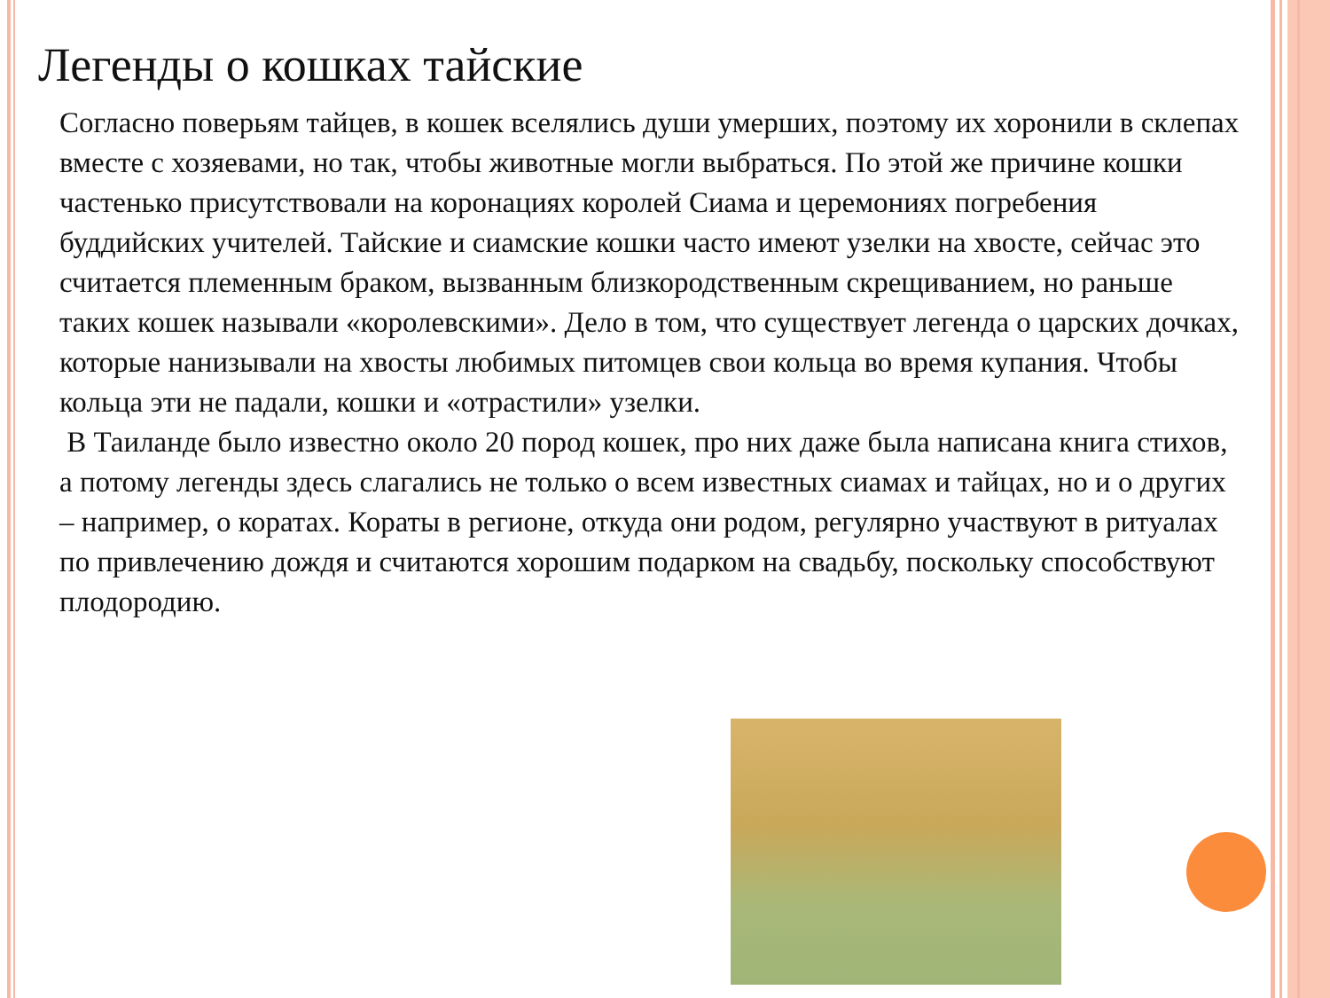Легенды о кошках тайские
Согласно поверьям тайцев, в кошек вселялись души умерших, поэтому их хоронили в склепах вместе с хозяевами, но так, чтобы животные могли выбраться. По этой же причине кошки частенько присутствовали на коронациях королей Сиама и церемониях погребения буддийских учителей. Тайские и сиамские кошки часто имеют узелки на хвосте, сейчас это считается племенным браком, вызванным близкородственным скрещиванием, но раньше таких кошек называли «королевскими». Дело в том, что существует легенда о царских дочках, которые нанизывали на хвосты любимых питомцев свои кольца во время купания. Чтобы кольца эти не падали, кошки и «отрастили» узелки.
В Таиланде было известно около 20 пород кошек, про них даже была написана книга стихов, а потому легенды здесь слагались не только о всем известных сиамах и тайцах, но и о других – например, о коратах. Кораты в регионе, откуда они родом, регулярно участвуют в ритуалах по привлечению дождя и считаются хорошим подарком на свадьбу, поскольку способствуют плодородию.